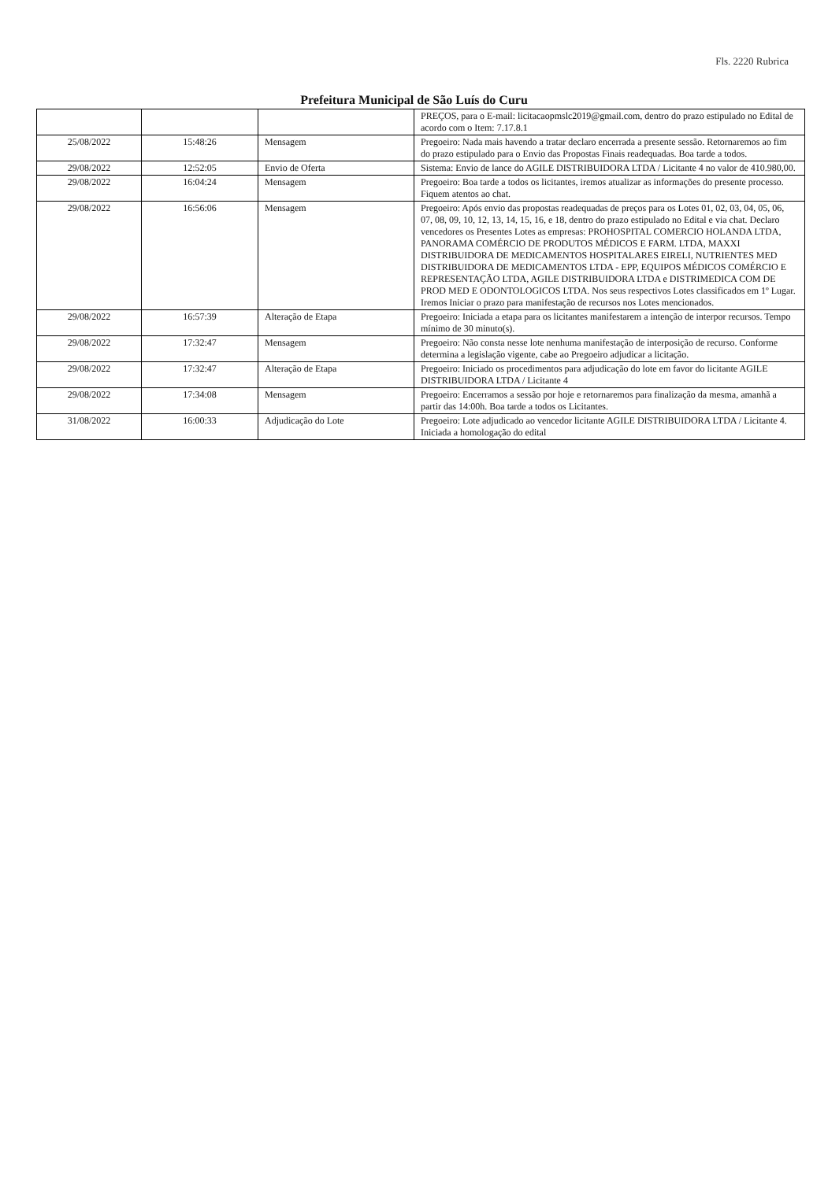Fls. 2220 Rubrica
Prefeitura Municipal de São Luís do Curu
| | | | PREÇOS, para o E-mail: licitacaopmslc2019@gmail.com, dentro do prazo estipulado no Edital de acordo com o Item: 7.17.8.1 |
| 25/08/2022 | 15:48:26 | Mensagem | Pregoeiro: Nada mais havendo a tratar declaro encerrada a presente sessão. Retornaremos ao fim do prazo estipulado para o Envio das Propostas Finais readequadas. Boa tarde a todos. |
| 29/08/2022 | 12:52:05 | Envio de Oferta | Sistema: Envio de lance do AGILE DISTRIBUIDORA LTDA / Licitante 4 no valor de 410.980,00. |
| 29/08/2022 | 16:04:24 | Mensagem | Pregoeiro: Boa tarde a todos os licitantes, iremos atualizar as informações do presente processo. Fiquem atentos ao chat. |
| 29/08/2022 | 16:56:06 | Mensagem | Pregoeiro: Após envio das propostas readequadas de preços para os Lotes 01, 02, 03, 04, 05, 06, 07, 08, 09, 10, 12, 13, 14, 15, 16, e 18, dentro do prazo estipulado no Edital e via chat. Declaro vencedores os Presentes Lotes as empresas: PROHOSPITAL COMERCIO HOLANDA LTDA, PANORAMA COMÉRCIO DE PRODUTOS MÉDICOS E FARM. LTDA, MAXXI DISTRIBUIDORA DE MEDICAMENTOS HOSPITALARES EIRELI, NUTRIENTES MED DISTRIBUIDORA DE MEDICAMENTOS LTDA - EPP, EQUIPOS MÉDICOS COMÉRCIO E REPRESENTAÇÃO LTDA, AGILE DISTRIBUIDORA LTDA e DISTRIMEDICA COM DE PROD MED E ODONTOLOGICOS LTDA. Nos seus respectivos Lotes classificados em 1º Lugar. Iremos Iniciar o prazo para manifestação de recursos nos Lotes mencionados. |
| 29/08/2022 | 16:57:39 | Alteração de Etapa | Pregoeiro: Iniciada a etapa para os licitantes manifestarem a intenção de interpor recursos. Tempo mínimo de 30 minuto(s). |
| 29/08/2022 | 17:32:47 | Mensagem | Pregoeiro: Não consta nesse lote nenhuma manifestação de interposição de recurso. Conforme determina a legislação vigente, cabe ao Pregoeiro adjudicar a licitação. |
| 29/08/2022 | 17:32:47 | Alteração de Etapa | Pregoeiro: Iniciado os procedimentos para adjudicação do lote em favor do licitante AGILE DISTRIBUIDORA LTDA / Licitante 4 |
| 29/08/2022 | 17:34:08 | Mensagem | Pregoeiro: Encerramos a sessão por hoje e retornaremos para finalização da mesma, amanhã a partir das 14:00h. Boa tarde a todos os Licitantes. |
| 31/08/2022 | 16:00:33 | Adjudicação do Lote | Pregoeiro: Lote adjudicado ao vencedor licitante AGILE DISTRIBUIDORA LTDA / Licitante 4. Iniciada a homologação do edital |